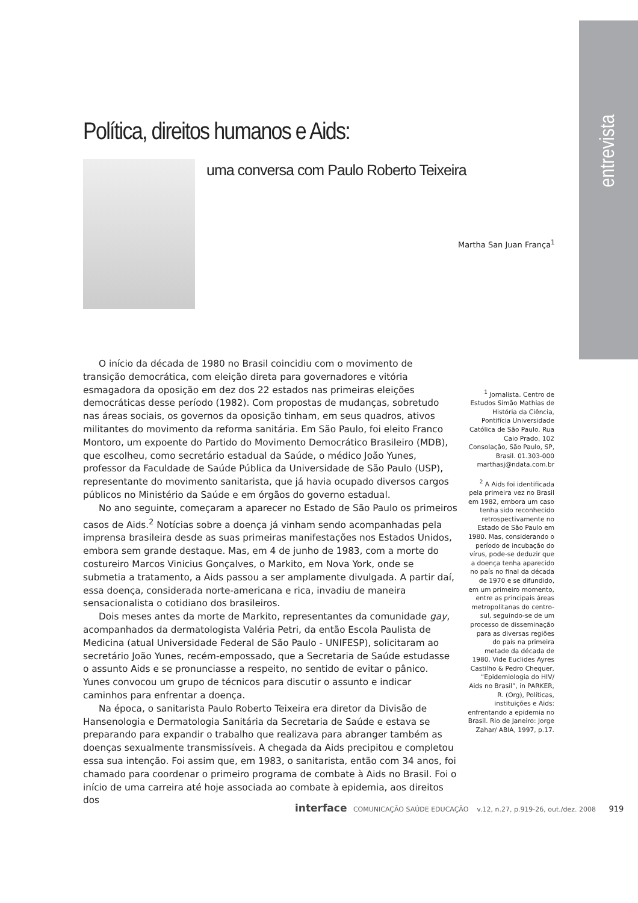entrevista
Política, direitos humanos e Aids:
uma conversa com Paulo Roberto Teixeira
Martha San Juan França<sup>1</sup>
O início da década de 1980 no Brasil coincidiu com o movimento de transição democrática, com eleição direta para governadores e vitória esmagadora da oposição em dez dos 22 estados nas primeiras eleições democráticas desse período (1982). Com propostas de mudanças, sobretudo nas áreas sociais, os governos da oposição tinham, em seus quadros, ativos militantes do movimento da reforma sanitária. Em São Paulo, foi eleito Franco Montoro, um expoente do Partido do Movimento Democrático Brasileiro (MDB), que escolheu, como secretário estadual da Saúde, o médico João Yunes, professor da Faculdade de Saúde Pública da Universidade de São Paulo (USP), representante do movimento sanitarista, que já havia ocupado diversos cargos públicos no Ministério da Saúde e em órgãos do governo estadual.
No ano seguinte, começaram a aparecer no Estado de São Paulo os primeiros casos de Aids.<sup>2</sup> Notícias sobre a doença já vinham sendo acompanhadas pela imprensa brasileira desde as suas primeiras manifestações nos Estados Unidos, embora sem grande destaque. Mas, em 4 de junho de 1983, com a morte do costureiro Marcos Vinicius Gonçalves, o Markito, em Nova York, onde se submetia a tratamento, a Aids passou a ser amplamente divulgada. A partir daí, essa doença, considerada norte-americana e rica, invadiu de maneira sensacionalista o cotidiano dos brasileiros.
Dois meses antes da morte de Markito, representantes da comunidade gay, acompanhados da dermatologista Valéria Petri, da então Escola Paulista de Medicina (atual Universidade Federal de São Paulo - UNIFESP), solicitaram ao secretário João Yunes, recém-empossado, que a Secretaria de Saúde estudasse o assunto Aids e se pronunciasse a respeito, no sentido de evitar o pânico. Yunes convocou um grupo de técnicos para discutir o assunto e indicar caminhos para enfrentar a doença.
Na época, o sanitarista Paulo Roberto Teixeira era diretor da Divisão de Hansenologia e Dermatologia Sanitária da Secretaria de Saúde e estava se preparando para expandir o trabalho que realizava para abranger também as doenças sexualmente transmissíveis. A chegada da Aids precipitou e completou essa sua intenção. Foi assim que, em 1983, o sanitarista, então com 34 anos, foi chamado para coordenar o primeiro programa de combate à Aids no Brasil. Foi o início de uma carreira até hoje associada ao combate à epidemia, aos direitos dos
<sup>1</sup> Jornalista. Centro de Estudos Simão Mathias de História da Ciência, Pontifícia Universidade Católica de São Paulo. Rua Caio Prado, 102 Consolação, São Paulo, SP, Brasil. 01.303-000 marthasj@ndata.com.br
<sup>2</sup> A Aids foi identificada pela primeira vez no Brasil em 1982, embora um caso tenha sido reconhecido retrospectivamente no Estado de São Paulo em 1980. Mas, considerando o período de incubação do vírus, pode-se deduzir que a doença tenha aparecido no país no final da década de 1970 e se difundido, em um primeiro momento, entre as principais áreas metropolitanas do centro-sul, seguindo-se de um processo de disseminação para as diversas regiões do país na primeira metade da década de 1980. Vide Euclides Ayres Castilho & Pedro Chequer, “Epidemiologia do HIV/ Aids no Brasil”, in PARKER, R. (Org), Políticas, instituições e Aids: enfrentando a epidemia no Brasil. Rio de Janeiro: Jorge Zahar/ ABIA, 1997, p.17.
interface COMUNICAÇÃO SAÚDE EDUCAÇÃO v.12, n.27, p.919-26, out./dez. 2008 919